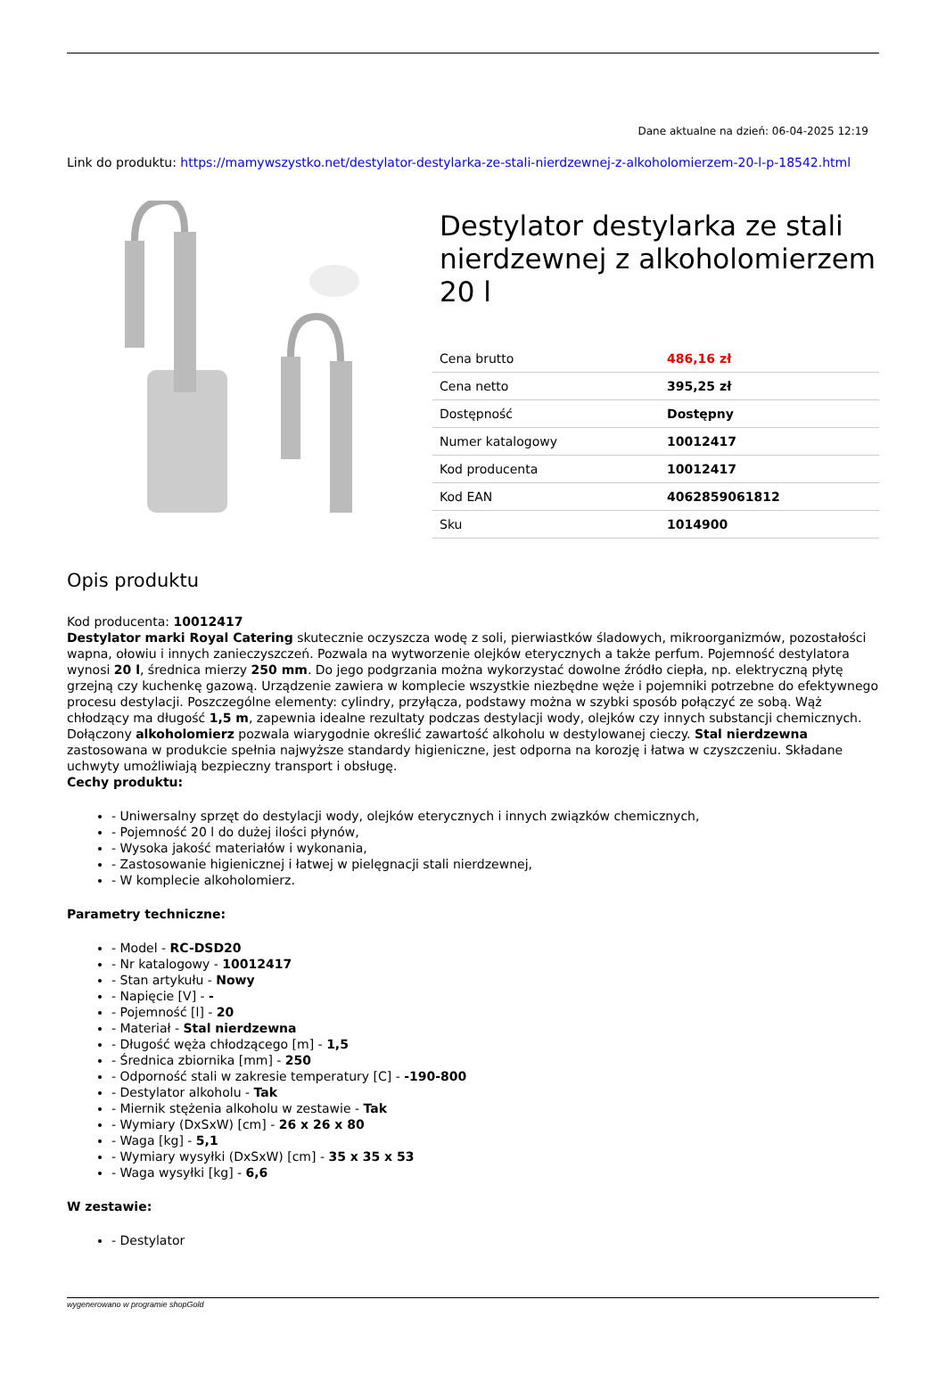Dane aktualne na dzień: 06-04-2025 12:19
Link do produktu: https://mamywszystko.net/destylator-destylarka-ze-stali-nierdzewnej-z-alkoholomierzem-20-l-p-18542.html
Destylator destylarka ze stali nierdzewnej z alkoholomierzem 20 l
| Cena brutto | 486,16 zł |
| Cena netto | 395,25 zł |
| Dostępność | Dostępny |
| Numer katalogowy | 10012417 |
| Kod producenta | 10012417 |
| Kod EAN | 4062859061812 |
| Sku | 1014900 |
Opis produktu
Kod producenta: 10012417
Destylator marki Royal Catering skutecznie oczyszcza wodę z soli, pierwiastków śladowych, mikroorganizmów, pozostałości wapna, ołowiu i innych zanieczyszczeń. Pozwala na wytworzenie olejków eterycznych a także perfum. Pojemność destylatora wynosi 20 l, średnica mierzy 250 mm. Do jego podgrzania można wykorzystać dowolne źródło ciepła, np. elektryczną płytę grzejną czy kuchenkę gazową. Urządzenie zawiera w komplecie wszystkie niezbędne węże i pojemniki potrzebne do efektywnego procesu destylacji. Poszczególne elementy: cylindry, przyłącza, podstawy można w szybki sposób połączyć ze sobą. Wąż chłodzący ma długość 1,5 m, zapewnia idealne rezultaty podczas destylacji wody, olejków czy innych substancji chemicznych. Dołączony alkoholomierz pozwala wiarygodnie określić zawartość alkoholu w destylowanej cieczy. Stal nierdzewna zastosowana w produkcie spełnia najwyższe standardy higieniczne, jest odporna na korozję i łatwa w czyszczeniu. Składane uchwyty umożliwiają bezpieczny transport i obsługę.
Cechy produktu:
- Uniwersalny sprzęt do destylacji wody, olejków eterycznych i innych związków chemicznych,
- Pojemność 20 l do dużej ilości płynów,
- Wysoka jakość materiałów i wykonania,
- Zastosowanie higienicznej i łatwej w pielęgnacji stali nierdzewnej,
- W komplecie alkoholomierz.
Parametry techniczne:
- Model - RC-DSD20
- Nr katalogowy - 10012417
- Stan artykułu - Nowy
- Napięcie [V] - -
- Pojemność [l] - 20
- Materiał - Stal nierdzewna
- Długość węża chłodzącego [m] - 1,5
- Średnica zbiornika [mm] - 250
- Odporność stali w zakresie temperatury [C] - -190-800
- Destylator alkoholu - Tak
- Miernik stężenia alkoholu w zestawie - Tak
- Wymiary (DxSxW) [cm] - 26 x 26 x 80
- Waga [kg] - 5,1
- Wymiary wysyłki (DxSxW) [cm] - 35 x 35 x 53
- Waga wysyłki [kg] - 6,6
W zestawie:
- Destylator
wygenerowano w programie shopGold